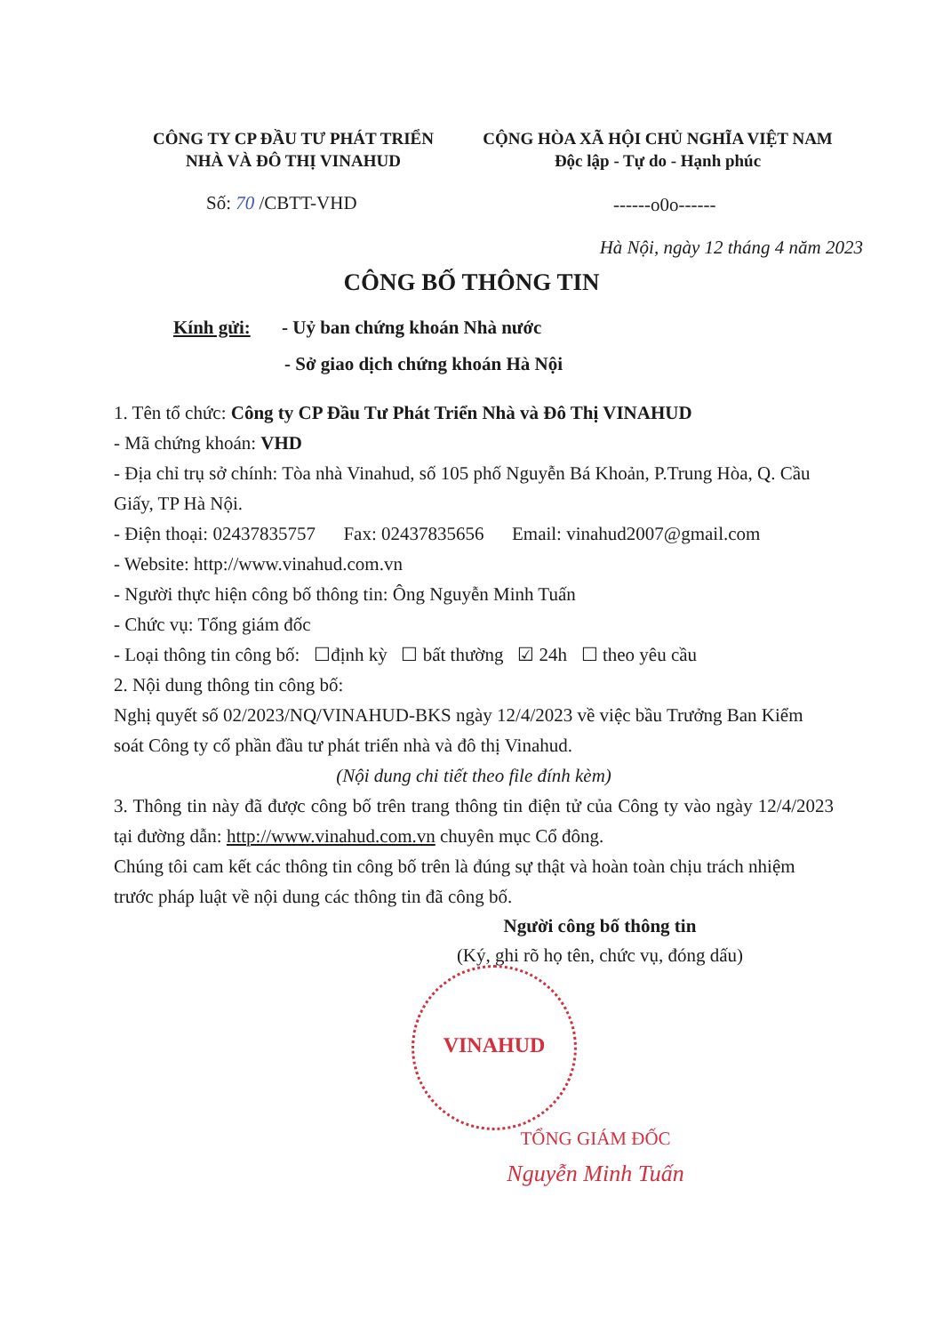CÔNG TY CP ĐẦU TƯ PHÁT TRIỂN
NHÀ VÀ ĐÔ THỊ VINAHUD
CỘNG HÒA XÃ HỘI CHỦ NGHĨA VIỆT NAM
Độc lập - Tự do - Hạnh phúc
Số: 70 /CBTT-VHD ------o0o------
Hà Nội, ngày 12 tháng 4 năm 2023
CÔNG BỐ THÔNG TIN
Kính gửi: - Uỷ ban chứng khoán Nhà nước
- Sở giao dịch chứng khoán Hà Nội
1. Tên tổ chức: Công ty CP Đầu Tư Phát Triển Nhà và Đô Thị VINAHUD
- Mã chứng khoán: VHD
- Địa chỉ trụ sở chính: Tòa nhà Vinahud, số 105 phố Nguyễn Bá Khoản, P.Trung Hòa, Q. Cầu Giấy, TP Hà Nội.
- Điện thoại: 02437835757 Fax: 02437835656 Email: vinahud2007@gmail.com
- Website: http://www.vinahud.com.vn
- Người thực hiện công bố thông tin: Ông Nguyễn Minh Tuấn
- Chức vụ: Tổng giám đốc
- Loại thông tin công bố: ☐định kỳ ☐ bất thường ☑ 24h ☐ theo yêu cầu
2. Nội dung thông tin công bố:
Nghị quyết số 02/2023/NQ/VINAHUD-BKS ngày 12/4/2023 về việc bầu Trưởng Ban Kiểm soát Công ty cổ phần đầu tư phát triển nhà và đô thị Vinahud.
(Nội dung chi tiết theo file đính kèm)
3. Thông tin này đã được công bố trên trang thông tin điện tử của Công ty vào ngày 12/4/2023 tại đường dẫn: http://www.vinahud.com.vn chuyên mục Cổ đông.
Chúng tôi cam kết các thông tin công bố trên là đúng sự thật và hoàn toàn chịu trách nhiệm trước pháp luật về nội dung các thông tin đã công bố.
Người công bố thông tin
(Ký, ghi rõ họ tên, chức vụ, đóng dấu)
VINAHUD
TỔNG GIÁM ĐỐC
Nguyễn Minh Tuấn